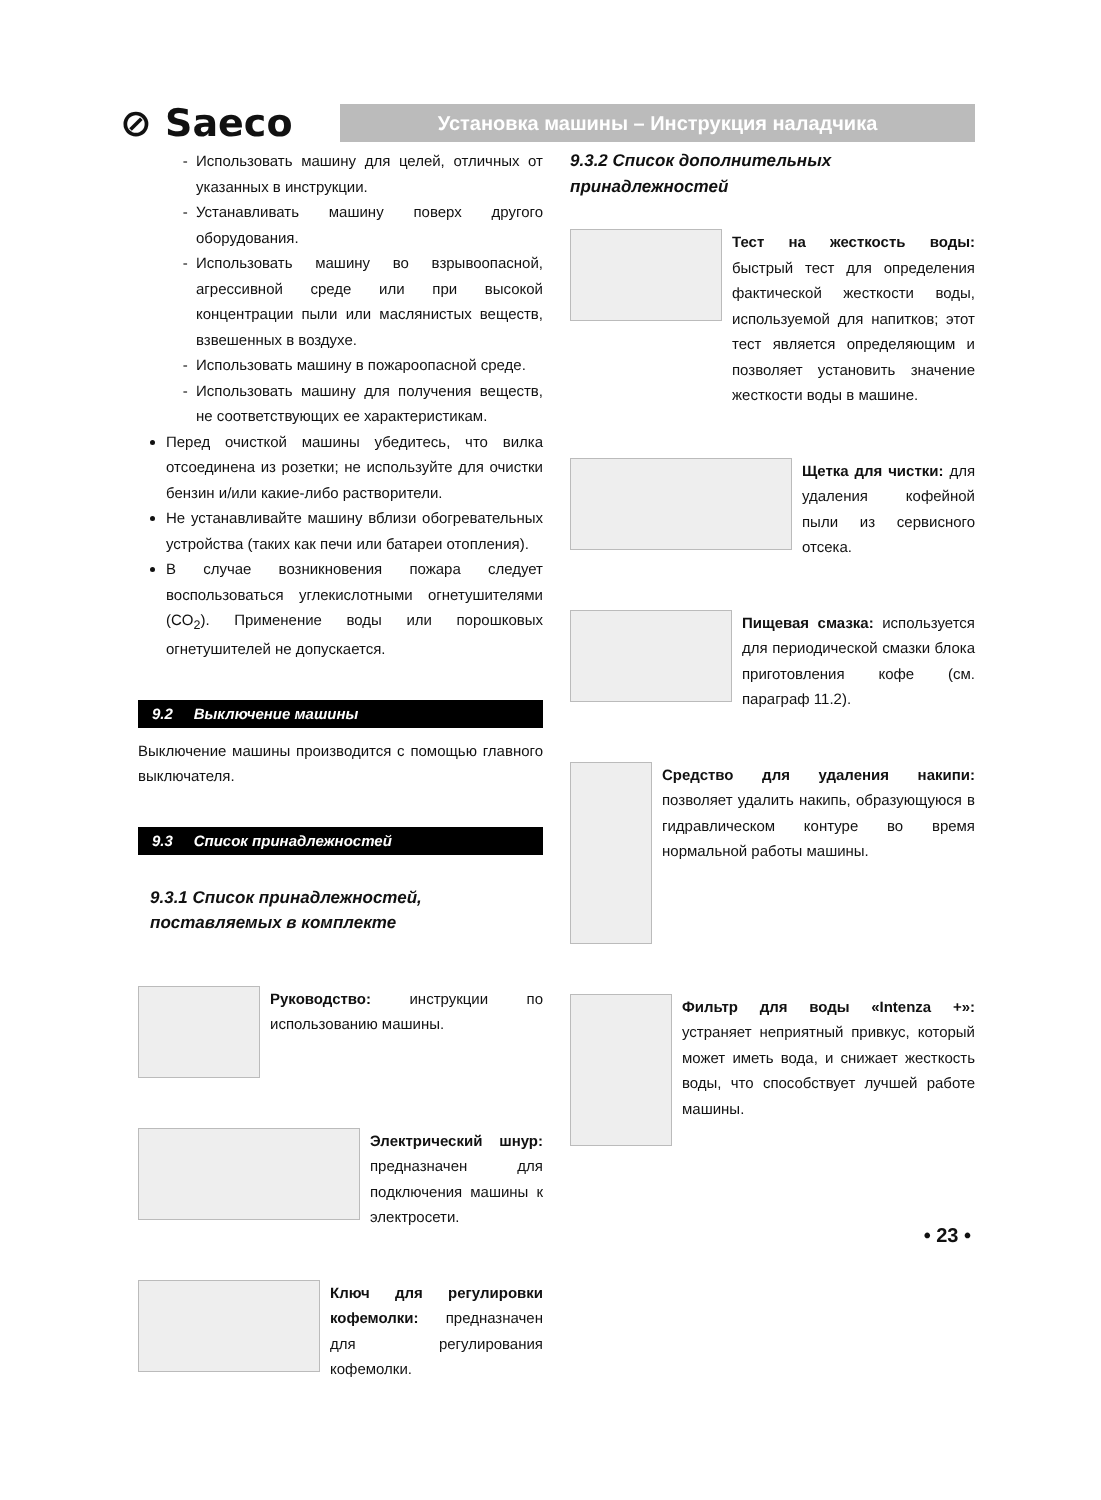⊘ Saeco
Установка машины – Инструкция наладчика
Использовать машину для целей, отличных от указанных в инструкции.
Устанавливать машину поверх другого оборудования.
Использовать машину во взрывоопасной, агрессивной среде или при высокой концентрации пыли или маслянистых веществ, взвешенных в воздухе.
Использовать машину в пожароопасной среде.
Использовать машину для получения веществ, не соответствующих ее характеристикам.
Перед очисткой машины убедитесь, что вилка отсоединена из розетки; не используйте для очистки бензин и/или какие-либо растворители.
Не устанавливайте машину вблизи обогревательных устройства (таких как печи или батареи отопления).
В случае возникновения пожара следует воспользоваться углекислотными огнетушителями (CO<sub>2</sub>). Применение воды или порошковых огнетушителей не допускается.
9.2 Выключение машины
Выключение машины производится с помощью главного выключателя.
9.3 Список принадлежностей
9.3.1 Список принадлежностей, поставляемых в комплекте
Руководство: инструкции по использованию машины.
Электрический шнур: предназначен для подключения машины к электросети.
Ключ для регулировки кофемолки: предназначен для регулирования кофемолки.
9.3.2 Список дополнительных принадлежностей
Тест на жесткость воды: быстрый тест для определения фактической жесткости воды, используемой для напитков; этот тест является определяющим и позволяет установить значение жесткости воды в машине.
Щетка для чистки: для удаления кофейной пыли из сервисного отсека.
Пищевая смазка: используется для периодической смазки блока приготовления кофе (см. параграф 11.2).
Средство для удаления накипи: позволяет удалить накипь, образующуюся в гидравлическом контуре во время нормальной работы машины.
Фильтр для воды «Intenza +»: устраняет неприятный привкус, который может иметь вода, и снижает жесткость воды, что способствует лучшей работе машины.
• 23 •